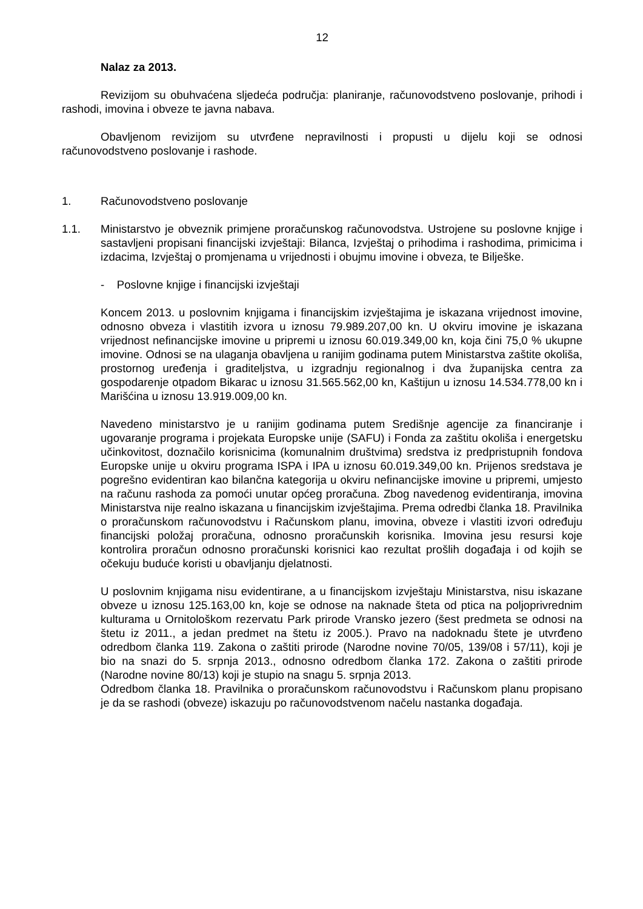12
Nalaz za 2013.
Revizijom su obuhvaćena sljedeća područja: planiranje, računovodstveno poslovanje, prihodi i rashodi, imovina i obveze te javna nabava.
Obavljenom revizijom su utvrđene nepravilnosti i propusti u dijelu koji se odnosi računovodstveno poslovanje i rashode.
1. Računovodstveno poslovanje
1.1. Ministarstvo je obveznik primjene proračunskog računovodstva. Ustrojene su poslovne knjige i sastavljeni propisani financijski izvještaji: Bilanca, Izvještaj o prihodima i rashodima, primicima i izdacima, Izvještaj o promjenama u vrijednosti i obujmu imovine i obveza, te Bilješke.
- Poslovne knjige i financijski izvještaji
Koncem 2013. u poslovnim knjigama i financijskim izvještajima je iskazana vrijednost imovine, odnosno obveza i vlastitih izvora u iznosu 79.989.207,00 kn. U okviru imovine je iskazana vrijednost nefinancijske imovine u pripremi u iznosu 60.019.349,00 kn, koja čini 75,0 % ukupne imovine. Odnosi se na ulaganja obavljena u ranijim godinama putem Ministarstva zaštite okoliša, prostornog uređenja i graditeljstva, u izgradnju regionalnog i dva županijska centra za gospodarenje otpadom Bikarac u iznosu 31.565.562,00 kn, Kaštijun u iznosu 14.534.778,00 kn i Marišćina u iznosu 13.919.009,00 kn.
Navedeno ministarstvo je u ranijim godinama putem Središnje agencije za financiranje i ugovaranje programa i projekata Europske unije (SAFU) i Fonda za zaštitu okoliša i energetsku učinkovitost, doznačilo korisnicima (komunalnim društvima) sredstva iz predpristupnih fondova Europske unije u okviru programa ISPA i IPA u iznosu 60.019.349,00 kn. Prijenos sredstava je pogrešno evidentiran kao bilančna kategorija u okviru nefinancijske imovine u pripremi, umjesto na računu rashoda za pomoći unutar općeg proračuna. Zbog navedenog evidentiranja, imovina Ministarstva nije realno iskazana u financijskim izvještajima. Prema odredbi članka 18. Pravilnika o proračunskom računovodstvu i Računskom planu, imovina, obveze i vlastiti izvori određuju financijski položaj proračuna, odnosno proračunskih korisnika. Imovina jesu resursi koje kontrolira proračun odnosno proračunski korisnici kao rezultat prošlih događaja i od kojih se očekuju buduće koristi u obavljanju djelatnosti.
U poslovnim knjigama nisu evidentirane, a u financijskom izvještaju Ministarstva, nisu iskazane obveze u iznosu 125.163,00 kn, koje se odnose na naknade šteta od ptica na poljoprivrednim kulturama u Ornitološkom rezervatu Park prirode Vransko jezero (šest predmeta se odnosi na štetu iz 2011., a jedan predmet na štetu iz 2005.). Pravo na nadoknadu štete je utvrđeno odredbom članka 119. Zakona o zaštiti prirode (Narodne novine 70/05, 139/08 i 57/11), koji je bio na snazi do 5. srpnja 2013., odnosno odredbom članka 172. Zakona o zaštiti prirode (Narodne novine 80/13) koji je stupio na snagu 5. srpnja 2013.
Odredbom članka 18. Pravilnika o proračunskom računovodstvu i Računskom planu propisano je da se rashodi (obveze) iskazuju po računovodstvenom načelu nastanka događaja.